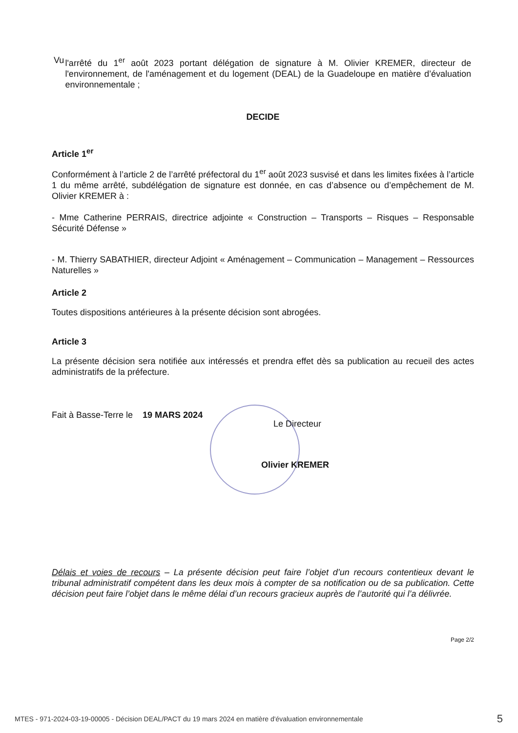Vu l'arrêté du 1<sup>er</sup> août 2023 portant délégation de signature à M. Olivier KREMER, directeur de l'environnement, de l'aménagement et du logement (DEAL) de la Guadeloupe en matière d’évaluation environnementale ;
DECIDE
Article 1<sup>er</sup>
Conformément à l’article 2 de l’arrêté préfectoral du 1<sup>er</sup> août 2023 susvisé et dans les limites fixées à l’article 1 du même arrêté, subdélégation de signature est donnée, en cas d’absence ou d’empêchement de M. Olivier KREMER à :
- Mme Catherine PERRAIS, directrice adjointe « Construction – Transports – Risques – Responsable Sécurité Défense »
- M. Thierry SABATHIER, directeur Adjoint « Aménagement – Communication – Management – Ressources Naturelles »
Article 2
Toutes dispositions antérieures à la présente décision sont abrogées.
Article 3
La présente décision sera notifiée aux intéressés et prendra effet dès sa publication au recueil des actes administratifs de la préfecture.
Fait à Basse-Terre le 19 MARS 2024
Le Directeur
Olivier KREMER
Délais et voies de recours – La présente décision peut faire l’objet d’un recours contentieux devant le tribunal administratif compétent dans les deux mois à compter de sa notification ou de sa publication. Cette décision peut faire l’objet dans le même délai d’un recours gracieux auprès de l’autorité qui l’a délivrée.
Page 2/2
MTES - 971-2024-03-19-00005 - Décision DEAL/PACT du 19 mars 2024 en matière d'évaluation environnementale 5